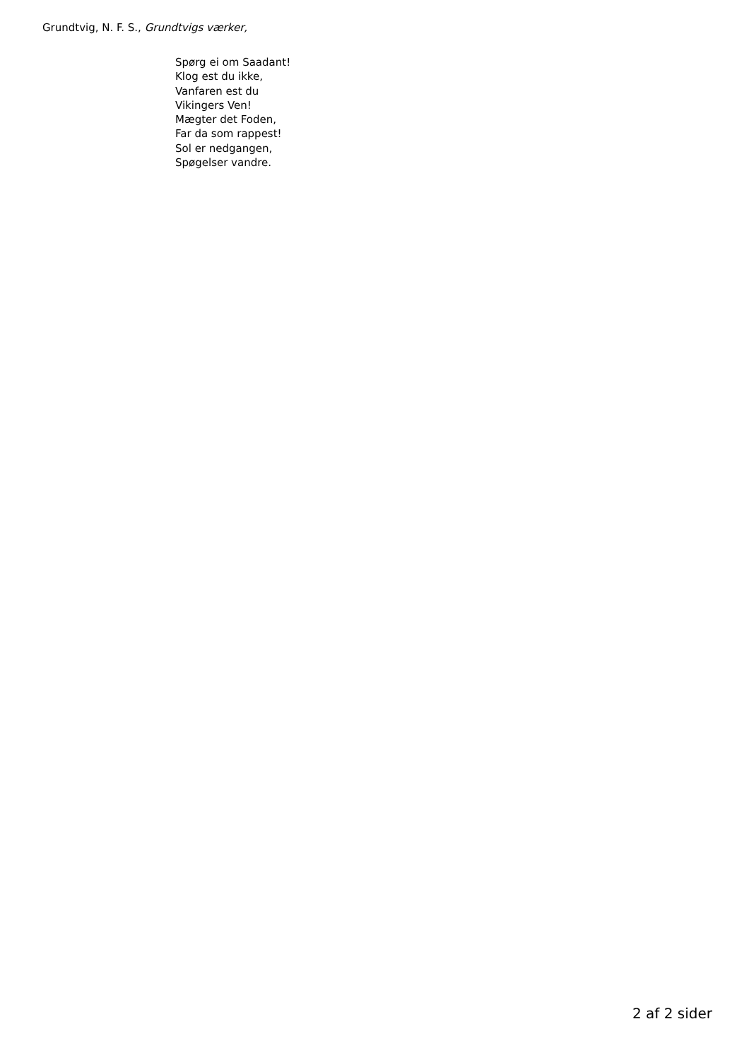Grundtvig, N. F. S., Grundtvigs værker,
Spørg ei om Saadant!
Klog est du ikke,
Vanfaren est du
Vikingers Ven!
Mægter det Foden,
Far da som rappest!
Sol er nedgangen,
Spøgelser vandre.
2 af 2 sider